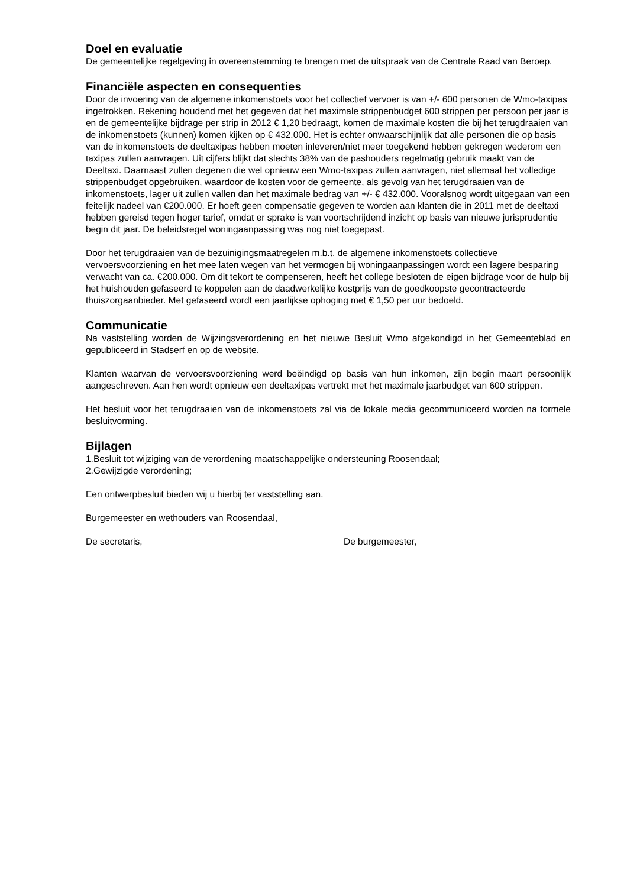Doel en evaluatie
De gemeentelijke regelgeving in overeenstemming te brengen met de uitspraak van de Centrale Raad van Beroep.
Financiële aspecten en consequenties
Door de invoering van de algemene inkomenstoets voor het collectief vervoer is van +/- 600 personen de Wmo-taxipas ingetrokken. Rekening houdend met het gegeven dat het maximale strippenbudget 600 strippen per persoon per jaar is en de gemeentelijke bijdrage per strip in 2012 € 1,20 bedraagt, komen de maximale kosten die bij het terugdraaien van de inkomenstoets (kunnen) komen kijken op € 432.000. Het is echter onwaarschijnlijk dat alle personen die op basis van de inkomenstoets de deeltaxipas hebben moeten inleveren/niet meer toegekend hebben gekregen wederom een taxipas zullen aanvragen. Uit cijfers blijkt dat slechts 38% van de pashouders regelmatig gebruik maakt van de Deeltaxi. Daarnaast zullen degenen die wel opnieuw een Wmo-taxipas zullen aanvragen, niet allemaal het volledige strippenbudget opgebruiken, waardoor de kosten voor de gemeente, als gevolg van het terugdraaien van de inkomenstoets, lager uit zullen vallen dan het maximale bedrag van +/- € 432.000. Vooralsnog wordt uitgegaan van een feitelijk nadeel van €200.000. Er hoeft geen compensatie gegeven te worden aan klanten die in 2011 met de deeltaxi hebben gereisd tegen hoger tarief, omdat er sprake is van voortschrijdend inzicht op basis van nieuwe jurisprudentie begin dit jaar. De beleidsregel woningaanpassing was nog niet toegepast.
Door het terugdraaien van de bezuinigingsmaatregelen m.b.t. de algemene inkomenstoets collectieve vervoersvoorziening en het mee laten wegen van het vermogen bij woningaanpassingen wordt een lagere besparing verwacht van ca. €200.000. Om dit tekort te compenseren, heeft het college besloten de eigen bijdrage voor de hulp bij het huishouden gefaseerd te koppelen aan de daadwerkelijke kostprijs van de goedkoopste gecontracteerde thuiszorgaanbieder. Met gefaseerd wordt een jaarlijkse ophoging met € 1,50 per uur bedoeld.
Communicatie
Na vaststelling worden de Wijzingsverordening en het nieuwe Besluit Wmo afgekondigd in het Gemeenteblad en gepubliceerd in Stadserf en op de website.
Klanten waarvan de vervoersvoorziening werd beëindigd op basis van hun inkomen, zijn begin maart persoonlijk aangeschreven. Aan hen wordt opnieuw een deeltaxipas vertrekt met het maximale jaarbudget van 600 strippen.
Het besluit voor het terugdraaien van de inkomenstoets zal via de lokale media gecommuniceerd worden na formele besluitvorming.
Bijlagen
1.Besluit tot wijziging van de verordening maatschappelijke ondersteuning Roosendaal;
2.Gewijzigde verordening;
Een ontwerpbesluit bieden wij u hierbij ter vaststelling aan.
Burgemeester en wethouders van Roosendaal,
De secretaris, De burgemeester,